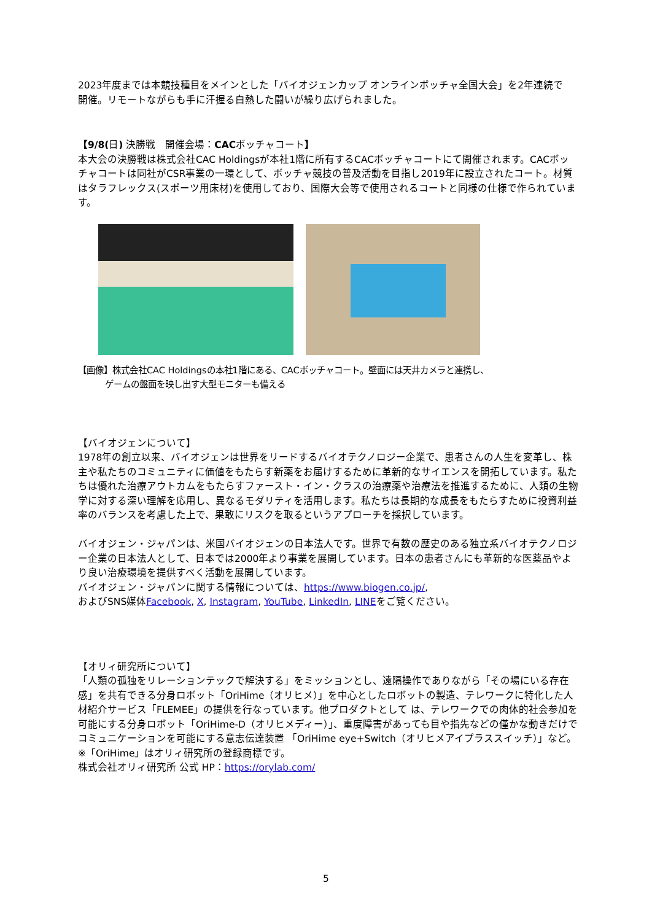2023年度までは本競技種目をメインとした「バイオジェンカップ オンラインボッチャ全国大会」を2年連続で
開催。リモートながらも手に汗握る白熱した闘いが繰り広げられました。
【9/8(日) 決勝戦　開催会場：CACボッチャコート】
本大会の決勝戦は株式会社CAC Holdingsが本社1階に所有するCACボッチャコートにて開催されます。CACボッチャコートは同社がCSR事業の一環として、ボッチャ競技の普及活動を目指し2019年に設立されたコート。材質はタラフレックス(スポーツ用床材)を使用しており、国際大会等で使用されるコートと同様の仕様で作られています。
【画像】株式会社CAC Holdingsの本社1階にある、CACボッチャコート。壁面には天井カメラと連携し、
ゲームの盤面を映し出す大型モニターも備える
【バイオジェンについて】
1978年の創立以来、バイオジェンは世界をリードするバイオテクノロジー企業で、患者さんの人生を変革し、株主や私たちのコミュニティに価値をもたらす新薬をお届けするために革新的なサイエンスを開拓しています。私たちは優れた治療アウトカムをもたらすファースト・イン・クラスの治療薬や治療法を推進するために、人類の生物学に対する深い理解を応用し、異なるモダリティを活用します。私たちは長期的な成長をもたらすために投資利益率のバランスを考慮した上で、果敢にリスクを取るというアプローチを採択しています。
バイオジェン・ジャパンは、米国バイオジェンの日本法人です。世界で有数の歴史のある独立系バイオテクノロジー企業の日本法人として、日本では2000年より事業を展開しています。日本の患者さんにも革新的な医薬品やより良い治療環境を提供すべく活動を展開しています。
バイオジェン・ジャパンに関する情報については、https://www.biogen.co.jp/,
およびSNS媒体Facebook, X, Instagram, YouTube, LinkedIn, LINEをご覧ください。
【オリィ研究所について】
「人類の孤独をリレーションテックで解決する」をミッションとし、遠隔操作でありながら「その場にいる存在感」を共有できる分身ロボット「OriHime（オリヒメ）」を中心としたロボットの製造、テレワークに特化した人材紹介サービス「FLEMEE」の提供を行なっています。他プロダクトとして は、テレワークでの肉体的社会参加を可能にする分身ロボット「OriHime-D（オリヒメディー）」、重度障害があっても目や指先などの僅かな動きだけでコミュニケーションを可能にする意志伝達装置 「OriHime eye+Switch（オリヒメアイプラススイッチ）」など。
※「OriHime」はオリィ研究所の登録商標です。
株式会社オリィ研究所 公式 HP：https://orylab.com/
5